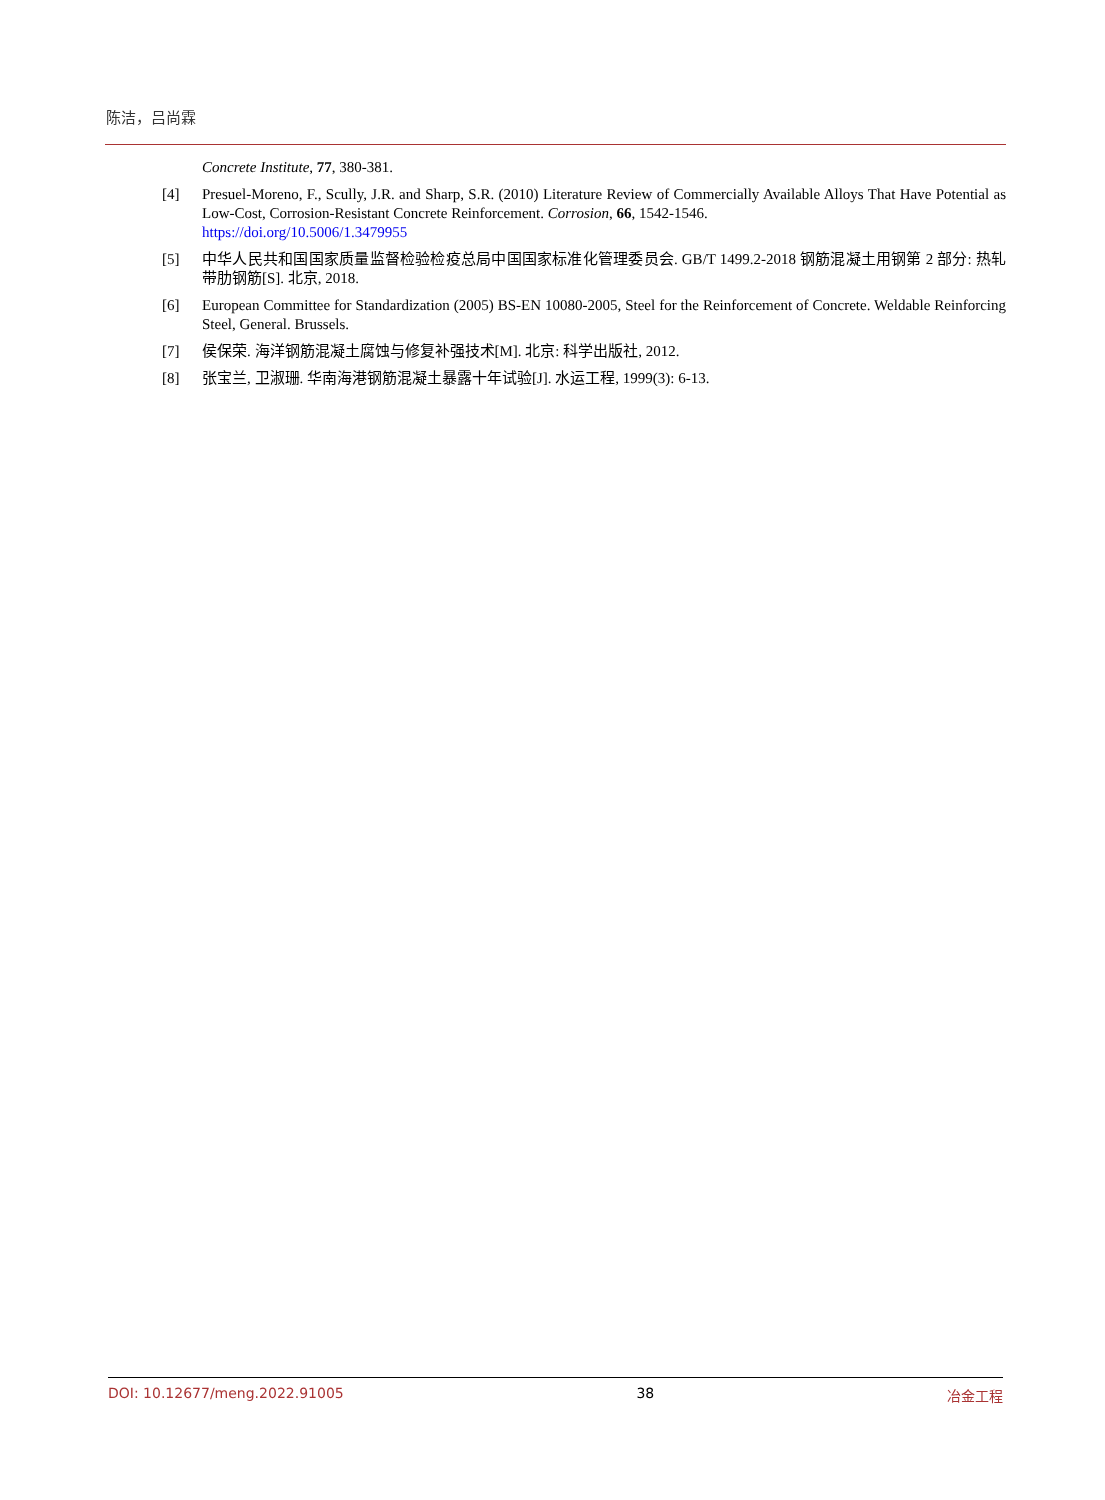陈洁，吕尚霖
Concrete Institute, 77, 380-381.
[4] Presuel-Moreno, F., Scully, J.R. and Sharp, S.R. (2010) Literature Review of Commercially Available Alloys That Have Potential as Low-Cost, Corrosion-Resistant Concrete Reinforcement. Corrosion, 66, 1542-1546.
https://doi.org/10.5006/1.3479955
[5] 中华人民共和国国家质量监督检验检疫总局中国国家标准化管理委员会. GB/T 1499.2-2018 钢筋混凝土用钢第 2 部分: 热轧带肋钢筋[S]. 北京, 2018.
[6] European Committee for Standardization (2005) BS-EN 10080-2005, Steel for the Reinforcement of Concrete. Weldable Reinforcing Steel, General. Brussels.
[7] 侯保荣. 海洋钢筋混凝土腐蚀与修复补强技术[M]. 北京: 科学出版社, 2012.
[8] 张宝兰, 卫淑珊. 华南海港钢筋混凝土暴露十年试验[J]. 水运工程, 1999(3): 6-13.
DOI: 10.12677/meng.2022.91005 38 冶金工程